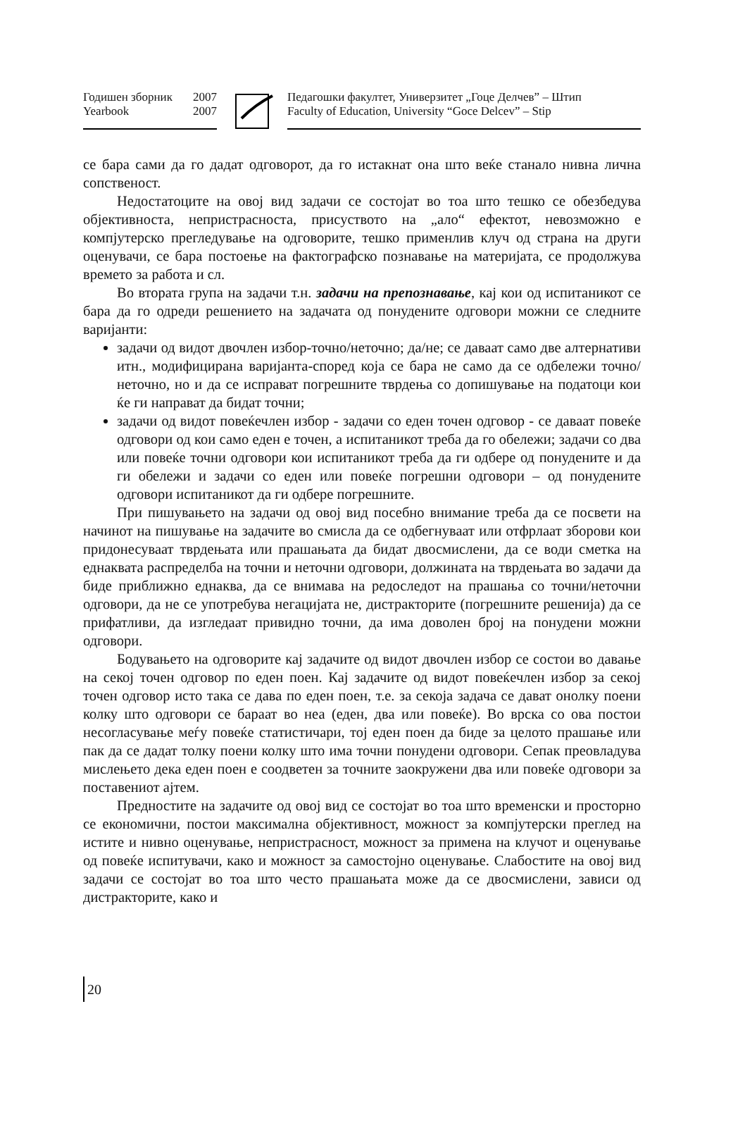Годишен зборник 2007
Yearbook 2007
Педагошки факултет, Универзитет „Гоце Делчев” – Штип
Faculty of Education, University “Goce Delcev” – Stip
се бара сами да го дадат одговорот, да го истакнат она што веќе станало нивна лична сопственост.
Недостатоците на овој вид задачи се состојат во тоа што тешко се обезбедува објективноста, непристрасноста, присуството на „ало“ ефектот, невозможно е компјутерско прегледување на одговорите, тешко применлив клуч од страна на други оценувачи, се бара постоење на фактографско познавање на материјата, се продолжува времето за работа и сл.
Во втората група на задачи т.н. задачи на препознавање, кај кои од испитаникот се бара да го одреди решението на задачата од понудените одговори можни се следните варијанти:
задачи од видот двочлен избор-точно/неточно; да/не; се даваат само две алтернативи итн., модифицирана варијанта-според која се бара не само да се одбележи точно/неточно, но и да се исправат погрешните тврдења со допишување на податоци кои ќе ги направат да бидат точни;
задачи од видот повеќечлен избор - задачи со еден точен одговор - се даваат повеќе одговори од кои само еден е точен, а испитаникот треба да го обележи; задачи со два или повеќе точни одговори кои испитаникот треба да ги одбере од понудените и да ги обележи и задачи со еден или повеќе погрешни одговори – од понудените одговори испитаникот да ги одбере погрешните.
При пишувањето на задачи од овој вид посебно внимание треба да се посвети на начинот на пишување на задачите во смисла да се одбегнуваат или отфрлаат зборови кои придонесуваат тврдењата или прашањата да бидат двосмислени, да се води сметка на еднаквата распределба на точни и неточни одговори, должината на тврдењата во задачи да биде приближно еднаква, да се внимава на редоследот на прашања со точни/неточни одговори, да не се употребува негацијата не, дистракторите (погрешните решенија) да се прифатливи, да изгледаат привидно точни, да има доволен број на понудени можни одговори.
Бодувањето на одговорите кај задачите од видот двочлен избор се состои во давање на секој точен одговор по еден поен. Кај задачите од видот повеќечлен избор за секој точен одговор исто така се дава по еден поен, т.е. за секоја задача се дават онолку поени колку што одговори се бараат во неа (еден, два или повеќе). Во врска со ова постои несогласување меѓу повеќе статистичари, тој еден поен да биде за целото прашање или пак да се дадат толку поени колку што има точни понудени одговори. Сепак преовладува мислењето дека еден поен е соодветен за точните заокружени два или повеќе одговори за поставениот ајтем.
Предностите на задачите од овој вид се состојат во тоа што временски и просторно се економични, постои максимална објективност, можност за компјутерски преглед на истите и нивно оценување, непристрасност, можност за примена на клучот и оценување од повеќе испитувачи, како и можност за самостојно оценување. Слабостите на овој вид задачи се состојат во тоа што често прашањата може да се двосмислени, зависи од дистракторите, како и
20